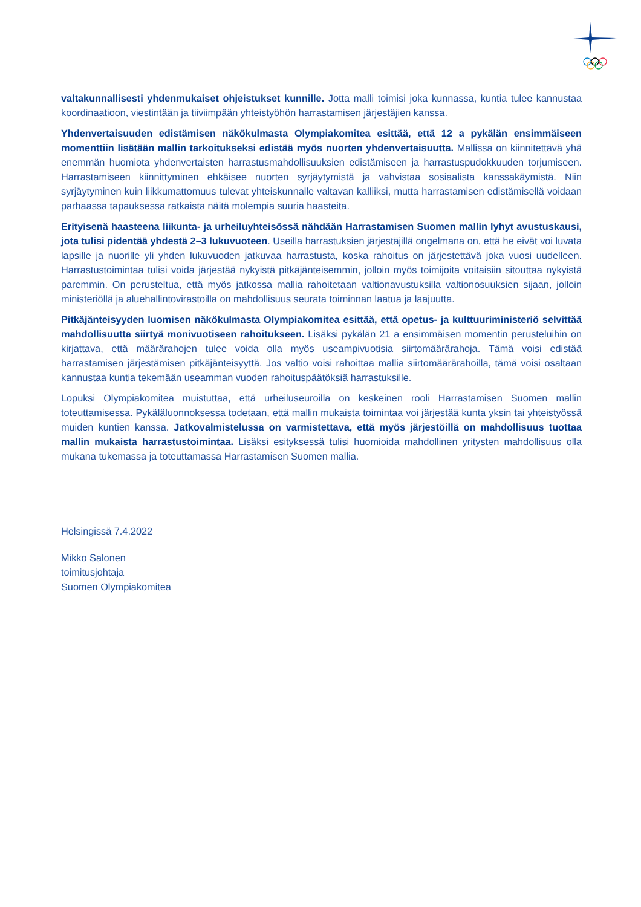valtakunnallisesti yhdenmukaiset ohjeistukset kunnille. Jotta malli toimisi joka kunnassa, kuntia tulee kannustaa koordinaatioon, viestintään ja tiiviimpään yhteistyöhön harrastamisen järjestäjien kanssa.
Yhdenvertaisuuden edistämisen näkökulmasta Olympiakomitea esittää, että 12 a pykälän ensimmäiseen momenttiin lisätään mallin tarkoitukseksi edistää myös nuorten yhdenvertaisuutta. Mallissa on kiinnitettävä yhä enemmän huomiota yhdenvertaisten harrastusmahdollisuuksien edistämiseen ja harrastuspudokkuuden torjumiseen. Harrastamiseen kiinnittyminen ehkäisee nuorten syrjäytymistä ja vahvistaa sosiaalista kanssakäymistä. Niin syrjäytyminen kuin liikkumattomuus tulevat yhteiskunnalle valtavan kalliiksi, mutta harrastamisen edistämisellä voidaan parhaassa tapauksessa ratkaista näitä molempia suuria haasteita.
Erityisenä haasteena liikunta- ja urheiluyhteisössä nähdään Harrastamisen Suomen mallin lyhyt avustuskausi, jota tulisi pidentää yhdestä 2–3 lukuvuoteen. Useilla harrastuksien järjestäjillä ongelmana on, että he eivät voi luvata lapsille ja nuorille yli yhden lukuvuoden jatkuvaa harrastusta, koska rahoitus on järjestettävä joka vuosi uudelleen. Harrastustoimintaa tulisi voida järjestää nykyistä pitkäjänteisemmin, jolloin myös toimijoita voitaisiin sitouttaa nykyistä paremmin. On perusteltua, että myös jatkossa mallia rahoitetaan valtionavustuksilla valtionosuuksien sijaan, jolloin ministeriöllä ja aluehallintovirastoilla on mahdollisuus seurata toiminnan laatua ja laajuutta.
Pitkäjänteisyyden luomisen näkökulmasta Olympiakomitea esittää, että opetus- ja kulttuuriministeriö selvittää mahdollisuutta siirtyä monivuotiseen rahoitukseen. Lisäksi pykälän 21 a ensimmäisen momentin perusteluihin on kirjattava, että määrärahojen tulee voida olla myös useampivuotisia siirtomäärärahoja. Tämä voisi edistää harrastamisen järjestämisen pitkäjänteisyyttä. Jos valtio voisi rahoittaa mallia siirtomäärärahoilla, tämä voisi osaltaan kannustaa kuntia tekemään useamman vuoden rahoituspäätöksiä harrastuksille.
Lopuksi Olympiakomitea muistuttaa, että urheiluseuroilla on keskeinen rooli Harrastamisen Suomen mallin toteuttamisessa. Pykäläluonnoksessa todetaan, että mallin mukaista toimintaa voi järjestää kunta yksin tai yhteistyössä muiden kuntien kanssa. Jatkovalmistelussa on varmistettava, että myös järjestöillä on mahdollisuus tuottaa mallin mukaista harrastustoimintaa. Lisäksi esityksessä tulisi huomioida mahdollinen yritysten mahdollisuus olla mukana tukemassa ja toteuttamassa Harrastamisen Suomen mallia.
Helsingissä 7.4.2022
Mikko Salonen
toimitusjohtaja
Suomen Olympiakomitea